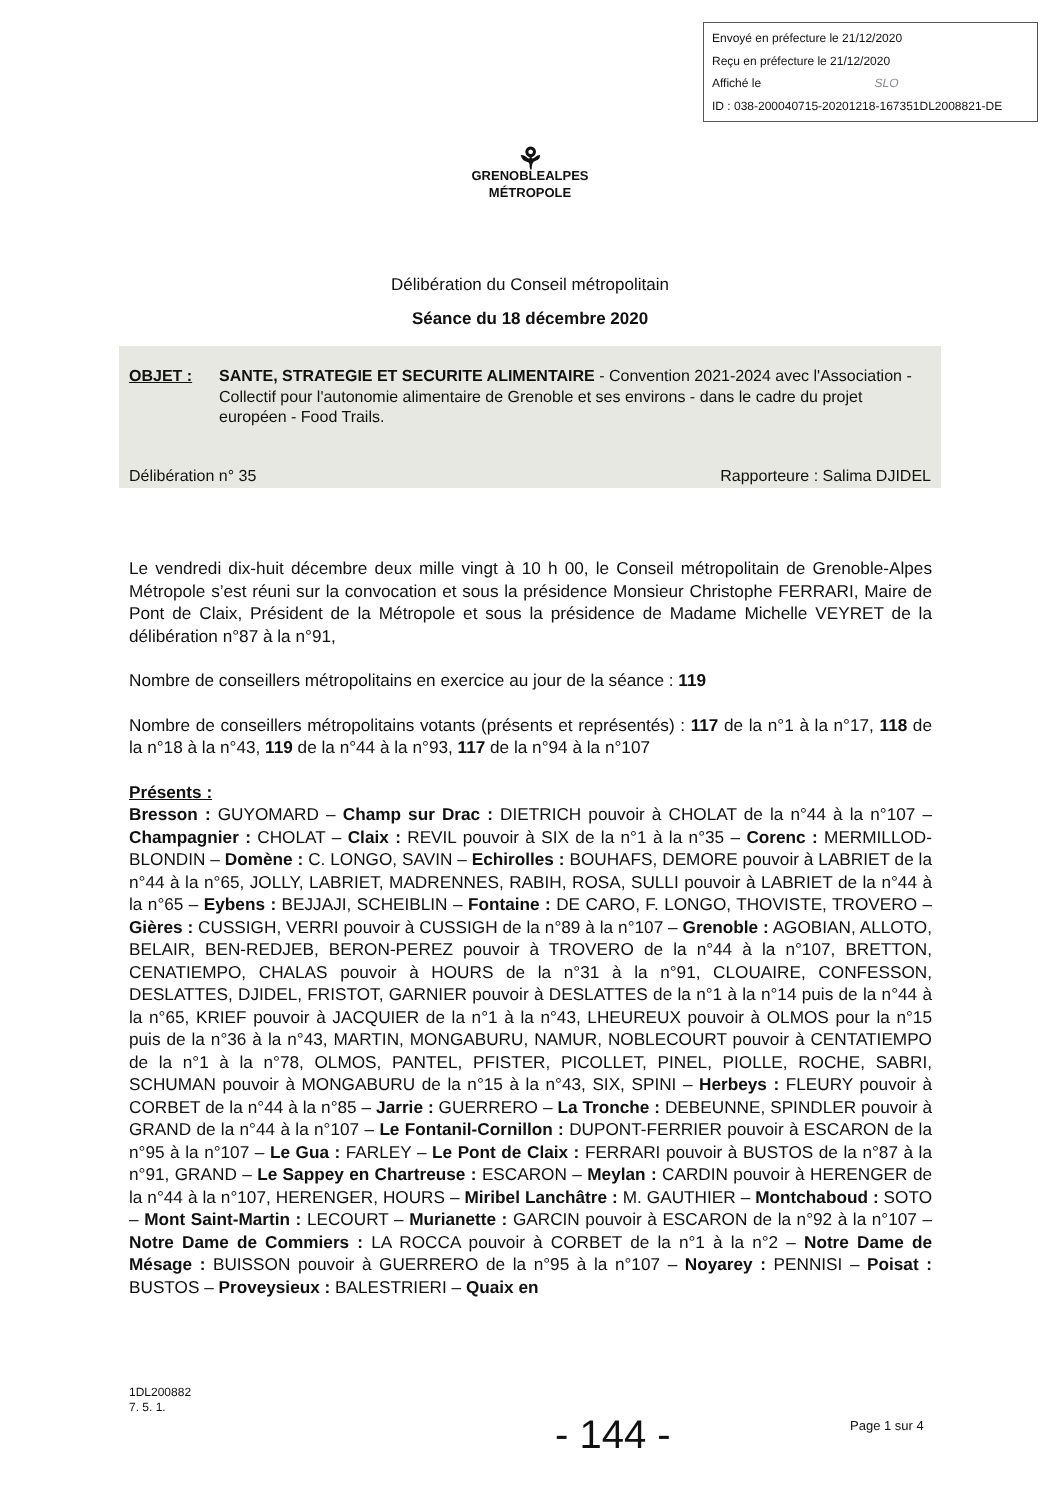Envoyé en préfecture le 21/12/2020
Reçu en préfecture le 21/12/2020
Affiché le SLO
ID : 038-200040715-20201218-167351DL2008821-DE
⚘
GRENOBLEALPES
MÉTROPOLE
Délibération du Conseil métropolitain
Séance du 18 décembre 2020
OBJET : SANTE, STRATEGIE ET SECURITE ALIMENTAIRE - Convention 2021-2024 avec l'Association - Collectif pour l'autonomie alimentaire de Grenoble et ses environs - dans le cadre du projet européen - Food Trails.
Délibération n° 35 Rapporteure : Salima DJIDEL
Le vendredi dix-huit décembre deux mille vingt à 10 h 00, le Conseil métropolitain de Grenoble-Alpes Métropole s’est réuni sur la convocation et sous la présidence Monsieur Christophe FERRARI, Maire de Pont de Claix, Président de la Métropole et sous la présidence de Madame Michelle VEYRET de la délibération n°87 à la n°91,
Nombre de conseillers métropolitains en exercice au jour de la séance : 119
Nombre de conseillers métropolitains votants (présents et représentés) : 117 de la n°1 à la n°17, 118 de la n°18 à la n°43, 119 de la n°44 à la n°93, 117 de la n°94 à la n°107
Présents :
Bresson : GUYOMARD – Champ sur Drac : DIETRICH pouvoir à CHOLAT de la n°44 à la n°107 – Champagnier : CHOLAT – Claix : REVIL pouvoir à SIX de la n°1 à la n°35 – Corenc : MERMILLOD-BLONDIN – Domène : C. LONGO, SAVIN – Echirolles : BOUHAFS, DEMORE pouvoir à LABRIET de la n°44 à la n°65, JOLLY, LABRIET, MADRENNES, RABIH, ROSA, SULLI pouvoir à LABRIET de la n°44 à la n°65 – Eybens : BEJJAJI, SCHEIBLIN – Fontaine : DE CARO, F. LONGO, THOVISTE, TROVERO – Gières : CUSSIGH, VERRI pouvoir à CUSSIGH de la n°89 à la n°107 – Grenoble : AGOBIAN, ALLOTO, BELAIR, BEN-REDJEB, BERON-PEREZ pouvoir à TROVERO de la n°44 à la n°107, BRETTON, CENATIEMPO, CHALAS pouvoir à HOURS de la n°31 à la n°91, CLOUAIRE, CONFESSON, DESLATTES, DJIDEL, FRISTOT, GARNIER pouvoir à DESLATTES de la n°1 à la n°14 puis de la n°44 à la n°65, KRIEF pouvoir à JACQUIER de la n°1 à la n°43, LHEUREUX pouvoir à OLMOS pour la n°15 puis de la n°36 à la n°43, MARTIN, MONGABURU, NAMUR, NOBLECOURT pouvoir à CENTATIEMPO de la n°1 à la n°78, OLMOS, PANTEL, PFISTER, PICOLLET, PINEL, PIOLLE, ROCHE, SABRI, SCHUMAN pouvoir à MONGABURU de la n°15 à la n°43, SIX, SPINI – Herbeys : FLEURY pouvoir à CORBET de la n°44 à la n°85 – Jarrie : GUERRERO – La Tronche : DEBEUNNE, SPINDLER pouvoir à GRAND de la n°44 à la n°107 – Le Fontanil-Cornillon : DUPONT-FERRIER pouvoir à ESCARON de la n°95 à la n°107 – Le Gua : FARLEY – Le Pont de Claix : FERRARI pouvoir à BUSTOS de la n°87 à la n°91, GRAND – Le Sappey en Chartreuse : ESCARON – Meylan : CARDIN pouvoir à HERENGER de la n°44 à la n°107, HERENGER, HOURS – Miribel Lanchâtre : M. GAUTHIER – Montchaboud : SOTO – Mont Saint-Martin : LECOURT – Murianette : GARCIN pouvoir à ESCARON de la n°92 à la n°107 – Notre Dame de Commiers : LA ROCCA pouvoir à CORBET de la n°1 à la n°2 – Notre Dame de Mésage : BUISSON pouvoir à GUERRERO de la n°95 à la n°107 – Noyarey : PENNISI – Poisat : BUSTOS – Proveysieux : BALESTRIERI – Quaix en
1DL200882
7. 5. 1.
- 144 - Page 1 sur 4